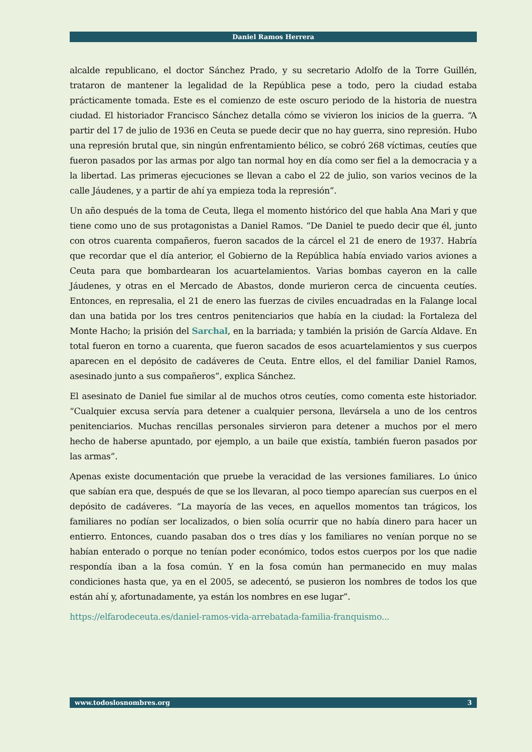Daniel Ramos Herrera
alcalde republicano, el doctor Sánchez Prado, y su secretario Adolfo de la Torre Guillén, trataron de mantener la legalidad de la República pese a todo, pero la ciudad estaba prácticamente tomada. Este es el comienzo de este oscuro periodo de la historia de nuestra ciudad. El historiador Francisco Sánchez detalla cómo se vivieron los inicios de la guerra. “A partir del 17 de julio de 1936 en Ceuta se puede decir que no hay guerra, sino represión. Hubo una represión brutal que, sin ningún enfrentamiento bélico, se cobró 268 víctimas, ceutíes que fueron pasados por las armas por algo tan normal hoy en día como ser fiel a la democracia y a la libertad. Las primeras ejecuciones se llevan a cabo el 22 de julio, son varios vecinos de la calle Jáudenes, y a partir de ahí ya empieza toda la represión”.
Un año después de la toma de Ceuta, llega el momento histórico del que habla Ana Mari y que tiene como uno de sus protagonistas a Daniel Ramos. “De Daniel te puedo decir que él, junto con otros cuarenta compañeros, fueron sacados de la cárcel el 21 de enero de 1937. Habría que recordar que el día anterior, el Gobierno de la República había enviado varios aviones a Ceuta para que bombardearan los acuartelamientos. Varias bombas cayeron en la calle Jáudenes, y otras en el Mercado de Abastos, donde murieron cerca de cincuenta ceutíes. Entonces, en represalia, el 21 de enero las fuerzas de civiles encuadradas en la Falange local dan una batida por los tres centros penitenciarios que había en la ciudad: la Fortaleza del Monte Hacho; la prisión del Sarchal, en la barriada; y también la prisión de García Aldave. En total fueron en torno a cuarenta, que fueron sacados de esos acuartelamientos y sus cuerpos aparecen en el depósito de cadáveres de Ceuta. Entre ellos, el del familiar Daniel Ramos, asesinado junto a sus compañeros”, explica Sánchez.
El asesinato de Daniel fue similar al de muchos otros ceutíes, como comenta este historiador. “Cualquier excusa servía para detener a cualquier persona, llevársela a uno de los centros penitenciarios. Muchas rencillas personales sirvieron para detener a muchos por el mero hecho de haberse apuntado, por ejemplo, a un baile que existía, también fueron pasados por las armas”.
Apenas existe documentación que pruebe la veracidad de las versiones familiares. Lo único que sabían era que, después de que se los llevaran, al poco tiempo aparecían sus cuerpos en el depósito de cadáveres. “La mayoría de las veces, en aquellos momentos tan trágicos, los familiares no podían ser localizados, o bien solía ocurrir que no había dinero para hacer un entierro. Entonces, cuando pasaban dos o tres días y los familiares no venían porque no se habían enterado o porque no tenían poder económico, todos estos cuerpos por los que nadie respondía iban a la fosa común. Y en la fosa común han permanecido en muy malas condiciones hasta que, ya en el 2005, se adecentó, se pusieron los nombres de todos los que están ahí y, afortunadamente, ya están los nombres en ese lugar”.
https://elfarodeceuta.es/daniel-ramos-vida-arrebatada-familia-franquismo...
www.todoslosnombres.org 3